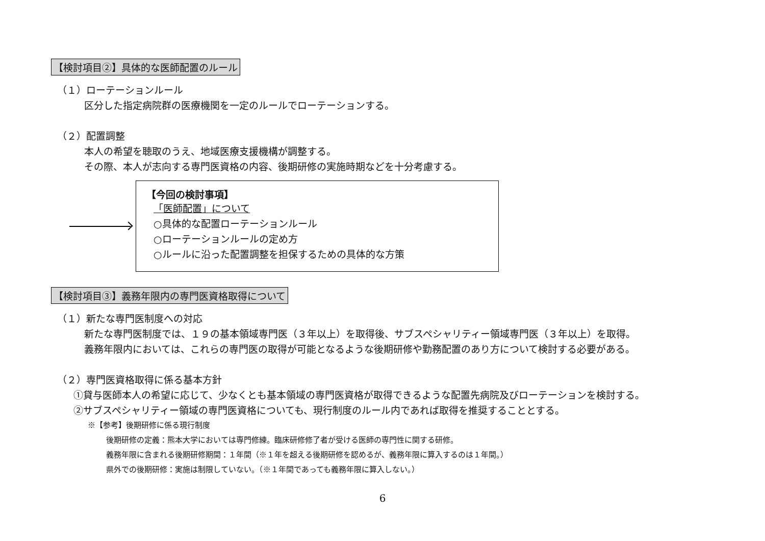【検討項目②】具体的な医師配置のルール
（１）ローテーションルール
区分した指定病院群の医療機関を一定のルールでローテーションする。
（２）配置調整
本人の希望を聴取のうえ、地域医療支援機構が調整する。
その際、本人が志向する専門医資格の内容、後期研修の実施時期などを十分考慮する。
【今回の検討事項】
「医師配置」について
○具体的な配置ローテーションルール
○ローテーションルールの定め方
○ルールに沿った配置調整を担保するための具体的な方策
【検討項目③】義務年限内の専門医資格取得について
（１）新たな専門医制度への対応
新たな専門医制度では、１９の基本領域専門医（３年以上）を取得後、サブスペシャリティー領域専門医（３年以上）を取得。
義務年限内においては、これらの専門医の取得が可能となるような後期研修や勤務配置のあり方について検討する必要がある。
（２）専門医資格取得に係る基本方針
①貸与医師本人の希望に応じて、少なくとも基本領域の専門医資格が取得できるような配置先病院及びローテーションを検討する。
②サブスペシャリティー領域の専門医資格についても、現行制度のルール内であれば取得を推奨することとする。
※【参考】後期研修に係る現行制度
後期研修の定義：熊本大学においては専門修練。臨床研修修了者が受ける医師の専門性に関する研修。
義務年限に含まれる後期研修期間：１年間（※１年を超える後期研修を認めるが、義務年限に算入するのは１年間。）
県外での後期研修：実施は制限していない。（※１年間であっても義務年限に算入しない。）
6